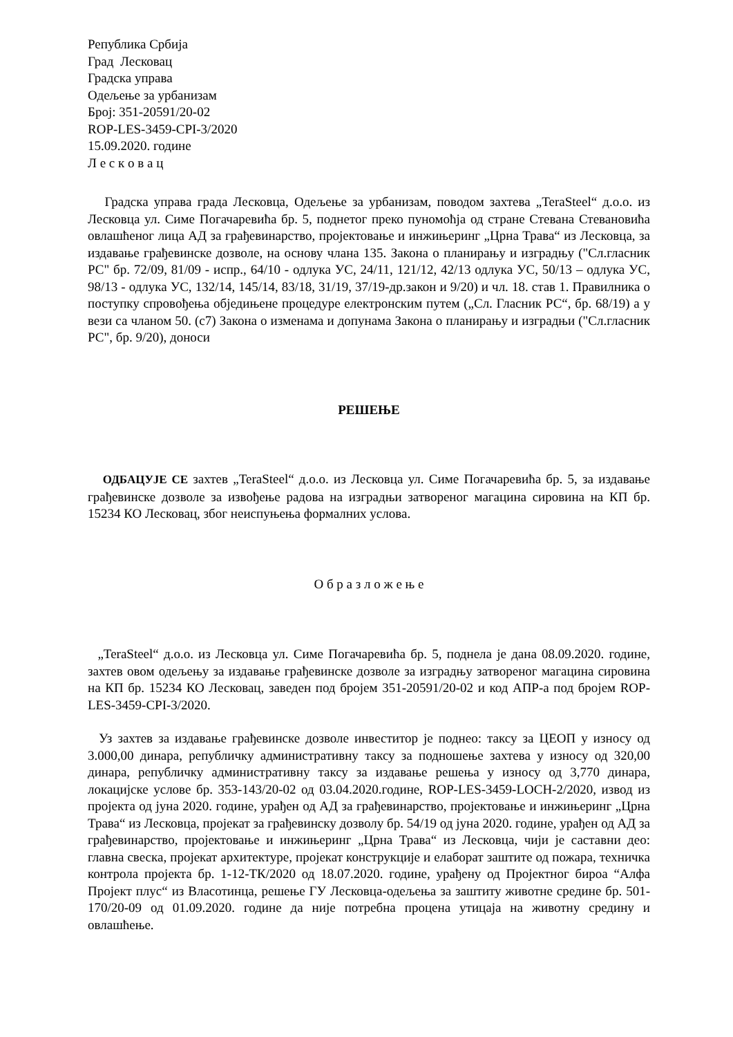Република Србија
Град Лесковац
Градска управа
Одељење за урбанизам
Број: 351-20591/20-02
ROP-LES-3459-CPI-3/2020
15.09.2020. године
Л е с к о в а ц
Градска управа града Лесковца, Одељење за урбанизам, поводом захтева „TeraSteel“ д.о.о. из Лесковца ул. Симе Погачаревића бр. 5, поднетог преко пуномоћја од стране Стевана Стевановића овлашћеног лица АД за грађевинарство, пројектовање и инжињеринг „Црна Трава“ из Лесковца, за издавање грађевинске дозволе, на основу члана 135. Закона о планирању и изградњу ("Сл.гласник РС" бр. 72/09, 81/09 - испр., 64/10 - одлука УС, 24/11, 121/12, 42/13 одлука УС, 50/13 – одлука УС, 98/13 - одлука УС, 132/14, 145/14, 83/18, 31/19, 37/19-др.закон и 9/20) и чл. 18. став 1. Правилника о поступку спровођења обједињене процедуре електронским путем („Сл. Гласник РС“, бр. 68/19) а у вези са чланом 50. (с7) Закона о изменама и допунама Закона о планирању и изградњи ("Сл.гласник РС", бр. 9/20), доноси
РЕШЕЊЕ
ОДБАЦУЈЕ СЕ захтев „TeraSteel“ д.о.о. из Лесковца ул. Симе Погачаревића бр. 5, за издавање грађевинске дозволе за извођење радова на изградњи затвореног магацина сировина на КП бр. 15234 КО Лесковац, због неиспуњења формалних услова.
О б р а з л о ж е њ е
„TeraSteel“ д.о.о. из Лесковца ул. Симе Погачаревића бр. 5, поднела је дана 08.09.2020. године, захтев овом одељењу за издавање грађевинске дозволе за изградњу затвореног магацина сировина на КП бр. 15234 КО Лесковац, заведен под бројем 351-20591/20-02 и код АПР-а под бројем ROP-LES-3459-CPI-3/2020.
Уз захтев за издавање грађевинске дозволе инвеститор је поднео: таксу за ЦЕОП у износу од 3.000,00 динара, републичку административну таксу за подношење захтева у износу од 320,00 динара, републичку административну таксу за издавање решења у износу од 3,770 динара, локацијске услове бр. 353-143/20-02 од 03.04.2020.године, ROP-LES-3459-LOCH-2/2020, извод из пројекта од јуна 2020. године, урађен од АД за грађевинарство, пројектовање и инжињеринг „Црна Трава“ из Лесковца, пројекат за грађевинску дозволу бр. 54/19 од јуна 2020. године, урађен од АД за грађевинарство, пројектовање и инжињеринг „Црна Трава“ из Лесковца, чији је саставни део: главна свеска, пројекат архитектуре, пројекат конструкције и елаборат заштите од пожара, техничка контрола пројекта бр. 1-12-ТК/2020 од 18.07.2020. године, урађену од Пројектног бироа “Алфа Пројект плус“ из Власотинца, решење ГУ Лесковца-одељења за заштиту животне средине бр. 501-170/20-09 од 01.09.2020. године да није потребна процена утицаја на животну средину и овлашћење.